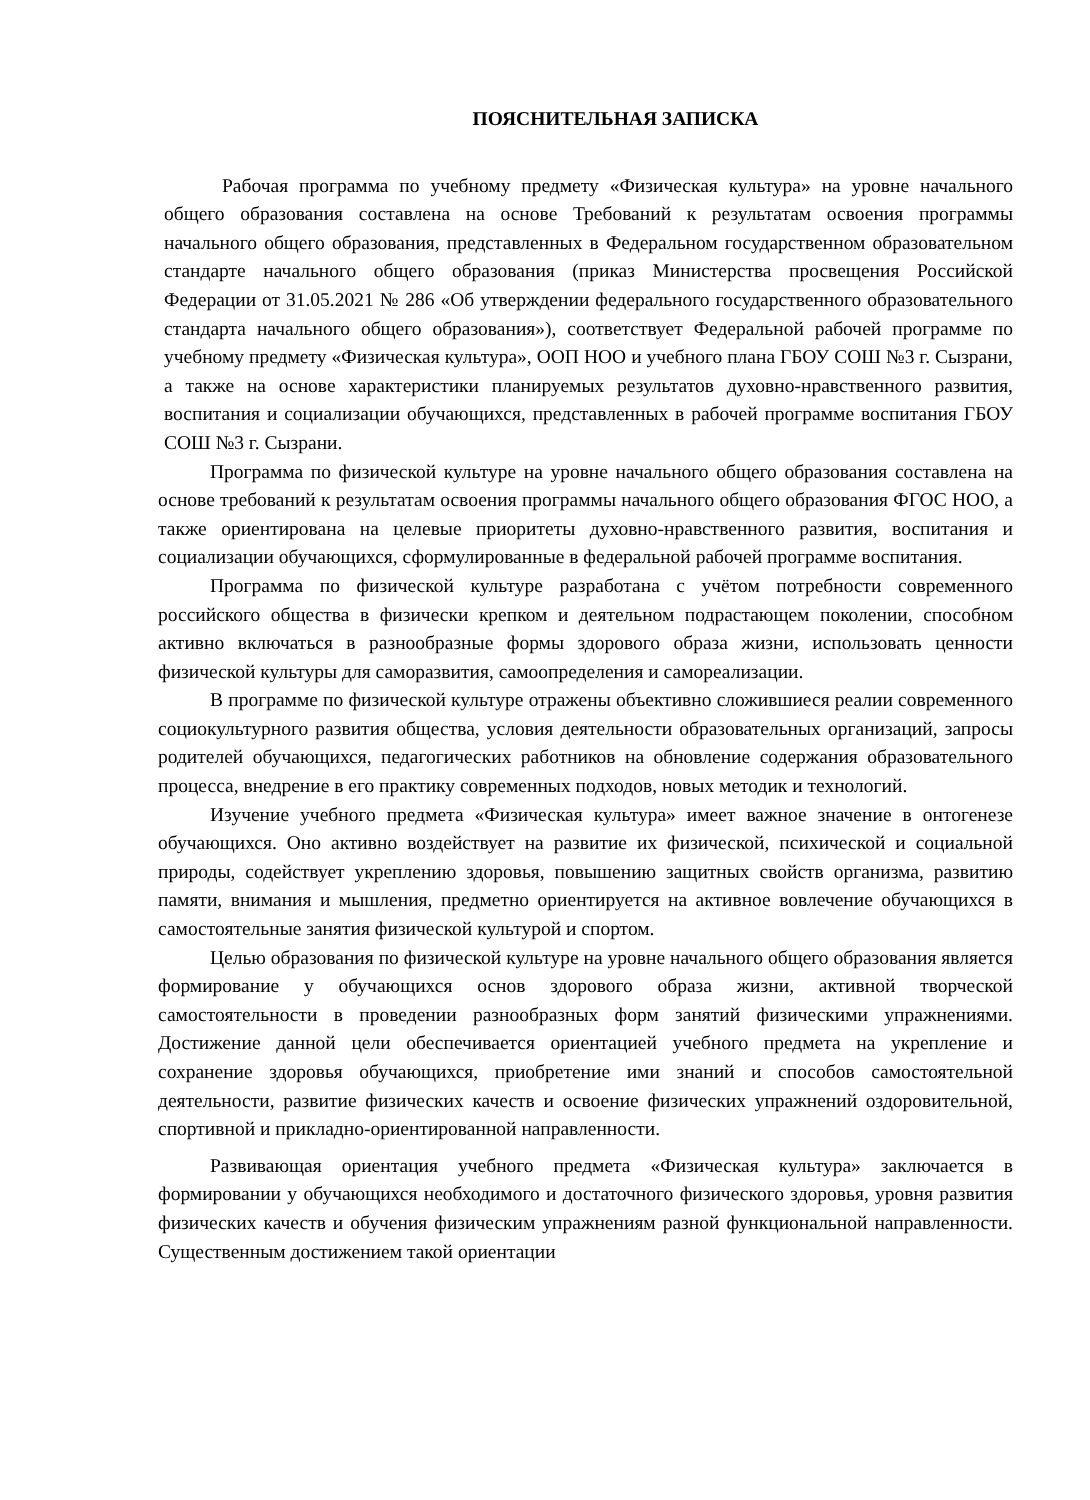ПОЯСНИТЕЛЬНАЯ ЗАПИСКА
Рабочая программа по учебному предмету «Физическая культура» на уровне начального общего образования составлена на основе Требований к результатам освоения программы начального общего образования, представленных в Федеральном государственном образовательном стандарте начального общего образования (приказ Министерства просвещения Российской Федерации от 31.05.2021 № 286 «Об утверждении федерального государственного образовательного стандарта начального общего образования»), соответствует Федеральной рабочей программе по учебному предмету «Физическая культура», ООП НОО и учебного плана ГБОУ СОШ №3 г. Сызрани, а также на основе характеристики планируемых результатов духовно-нравственного развития, воспитания и социализации обучающихся, представленных в рабочей программе воспитания ГБОУ СОШ №3 г. Сызрани.
Программа по физической культуре на уровне начального общего образования составлена на основе требований к результатам освоения программы начального общего образования ФГОС НОО, а также ориентирована на целевые приоритеты духовно-нравственного развития, воспитания и социализации обучающихся, сформулированные в федеральной рабочей программе воспитания.
Программа по физической культуре разработана с учётом потребности современного российского общества в физически крепком и деятельном подрастающем поколении, способном активно включаться в разнообразные формы здорового образа жизни, использовать ценности физической культуры для саморазвития, самоопределения и самореализации.
В программе по физической культуре отражены объективно сложившиеся реалии современного социокультурного развития общества, условия деятельности образовательных организаций, запросы родителей обучающихся, педагогических работников на обновление содержания образовательного процесса, внедрение в его практику современных подходов, новых методик и технологий.
Изучение учебного предмета «Физическая культура» имеет важное значение в онтогенезе обучающихся. Оно активно воздействует на развитие их физической, психической и социальной природы, содействует укреплению здоровья, повышению защитных свойств организма, развитию памяти, внимания и мышления, предметно ориентируется на активное вовлечение обучающихся в самостоятельные занятия физической культурой и спортом.
Целью образования по физической культуре на уровне начального общего образования является формирование у обучающихся основ здорового образа жизни, активной творческой самостоятельности в проведении разнообразных форм занятий физическими упражнениями. Достижение данной цели обеспечивается ориентацией учебного предмета на укрепление и сохранение здоровья обучающихся, приобретение ими знаний и способов самостоятельной деятельности, развитие физических качеств и освоение физических упражнений оздоровительной, спортивной и прикладно-ориентированной направленности.
Развивающая ориентация учебного предмета «Физическая культура» заключается в формировании у обучающихся необходимого и достаточного физического здоровья, уровня развития физических качеств и обучения физическим упражнениям разной функциональной направленности. Существенным достижением такой ориентации